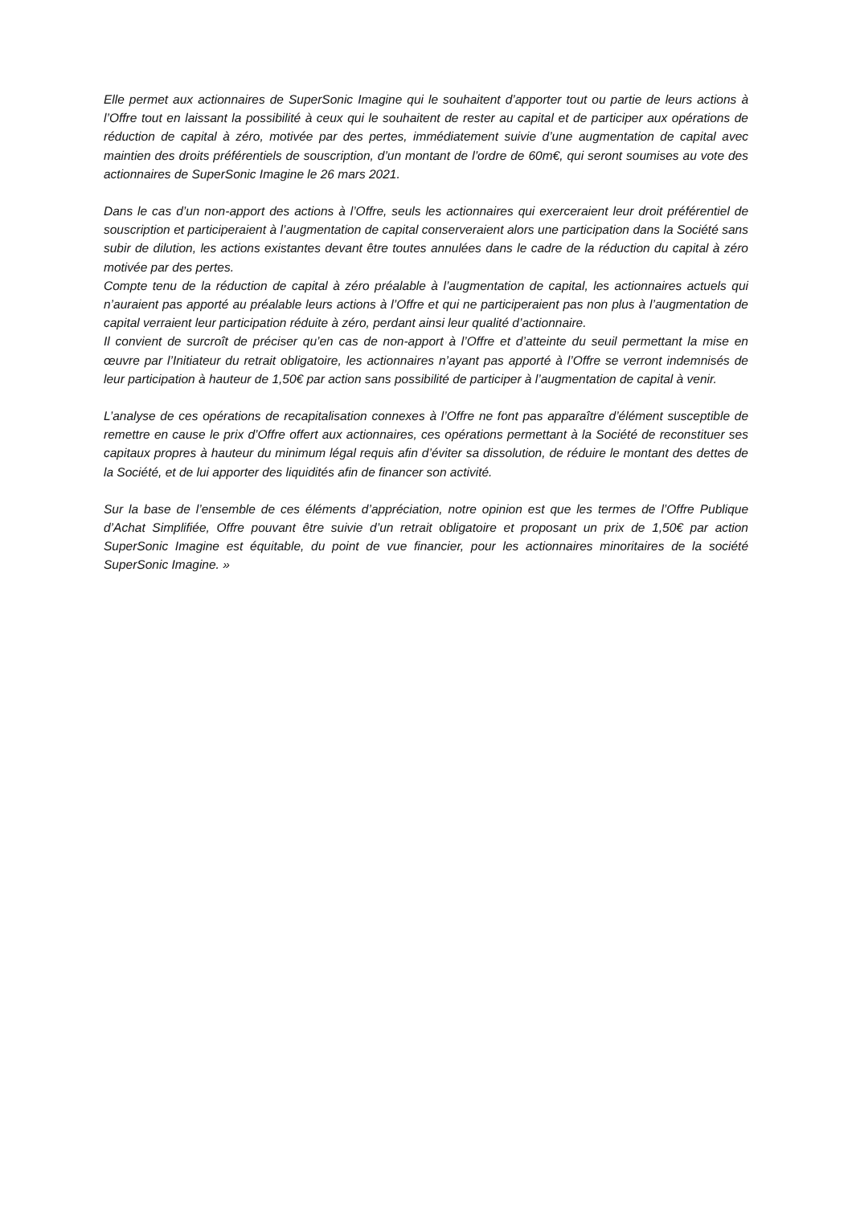Elle permet aux actionnaires de SuperSonic Imagine qui le souhaitent d’apporter tout ou partie de leurs actions à l’Offre tout en laissant la possibilité à ceux qui le souhaitent de rester au capital et de participer aux opérations de réduction de capital à zéro, motivée par des pertes, immédiatement suivie d’une augmentation de capital avec maintien des droits préférentiels de souscription, d’un montant de l’ordre de 60m€, qui seront soumises au vote des actionnaires de SuperSonic Imagine le 26 mars 2021.
Dans le cas d’un non-apport des actions à l’Offre, seuls les actionnaires qui exerceraient leur droit préférentiel de souscription et participeraient à l’augmentation de capital conserveraient alors une participation dans la Société sans subir de dilution, les actions existantes devant être toutes annulées dans le cadre de la réduction du capital à zéro motivée par des pertes.
Compte tenu de la réduction de capital à zéro préalable à l’augmentation de capital, les actionnaires actuels qui n’auraient pas apporté au préalable leurs actions à l’Offre et qui ne participeraient pas non plus à l’augmentation de capital verraient leur participation réduite à zéro, perdant ainsi leur qualité d’actionnaire.
Il convient de surcroît de préciser qu’en cas de non-apport à l’Offre et d’atteinte du seuil permettant la mise en œuvre par l’Initiateur du retrait obligatoire, les actionnaires n’ayant pas apporté à l’Offre se verront indemnisés de leur participation à hauteur de 1,50€ par action sans possibilité de participer à l’augmentation de capital à venir.
L’analyse de ces opérations de recapitalisation connexes à l’Offre ne font pas apparaître d’élément susceptible de remettre en cause le prix d’Offre offert aux actionnaires, ces opérations permettant à la Société de reconstituer ses capitaux propres à hauteur du minimum légal requis afin d’éviter sa dissolution, de réduire le montant des dettes de la Société, et de lui apporter des liquidités afin de financer son activité.
Sur la base de l’ensemble de ces éléments d’appréciation, notre opinion est que les termes de l’Offre Publique d’Achat Simplifiée, Offre pouvant être suivie d’un retrait obligatoire et proposant un prix de 1,50€ par action SuperSonic Imagine est équitable, du point de vue financier, pour les actionnaires minoritaires de la société SuperSonic Imagine. »